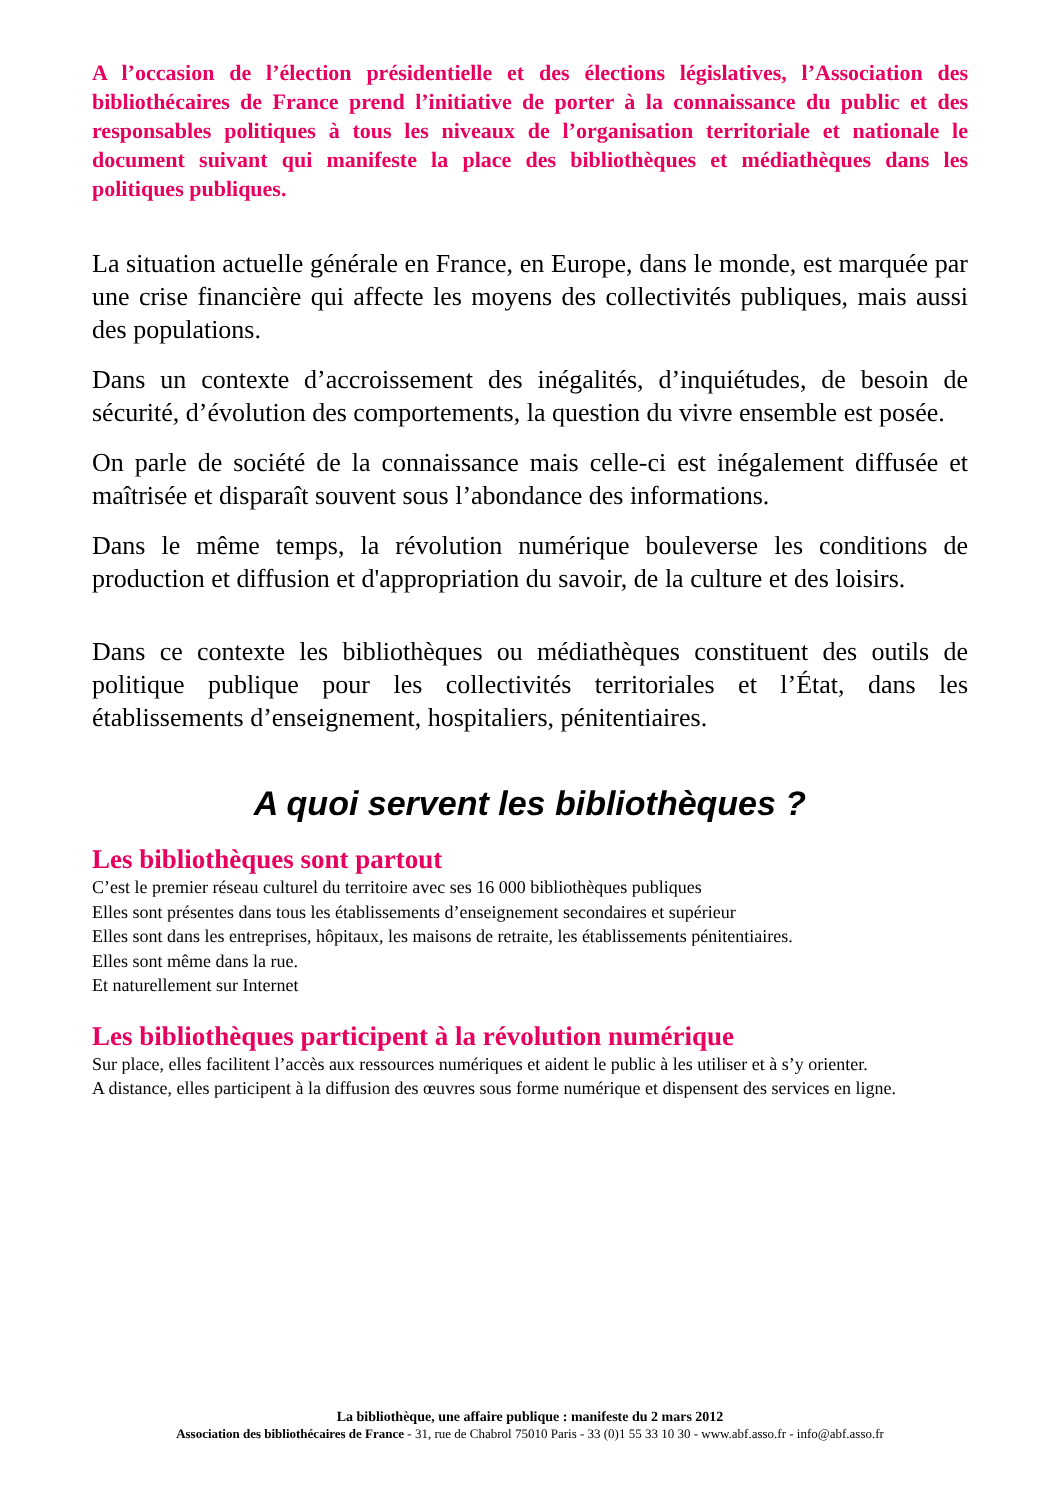A l’occasion de l’élection présidentielle et des élections législatives, l’Association des bibliothécaires de France prend l’initiative de porter à la connaissance du public et des responsables politiques à tous les niveaux de l’organisation territoriale et nationale le document suivant qui manifeste la place des bibliothèques et médiathèques dans les politiques publiques.
La situation actuelle générale en France, en Europe, dans le monde, est marquée par une crise financière qui affecte les moyens des collectivités publiques, mais aussi des populations.
Dans un contexte d’accroissement des inégalités, d’inquiétudes, de besoin de sécurité, d’évolution des comportements, la question du vivre ensemble est posée.
On parle de société de la connaissance mais celle-ci est inégalement diffusée et maîtrisée et disparaît souvent sous l’abondance des informations.
Dans le même temps, la révolution numérique bouleverse les conditions de production et diffusion et d'appropriation du savoir, de la culture et des loisirs.
Dans ce contexte les bibliothèques ou médiathèques constituent des outils de politique publique pour les collectivités territoriales et l’État, dans les établissements d’enseignement, hospitaliers, pénitentiaires.
A quoi servent les bibliothèques ?
Les bibliothèques sont partout
C’est le premier réseau culturel du territoire avec ses 16 000 bibliothèques publiques
Elles sont présentes dans tous les établissements d’enseignement secondaires et supérieur
Elles sont dans les entreprises, hôpitaux, les maisons de retraite, les établissements pénitentiaires.
Elles sont même dans la rue.
Et naturellement sur Internet
Les bibliothèques participent à la révolution numérique
Sur place, elles facilitent l’accès aux ressources numériques et aident le public à les utiliser et à s’y orienter.
A distance, elles participent à la diffusion des œuvres sous forme numérique et dispensent des services en ligne.
La bibliothèque, une affaire publique : manifeste du 2 mars 2012
Association des bibliothécaires de France - 31, rue de Chabrol 75010 Paris - 33 (0)1 55 33 10 30 - www.abf.asso.fr - info@abf.asso.fr